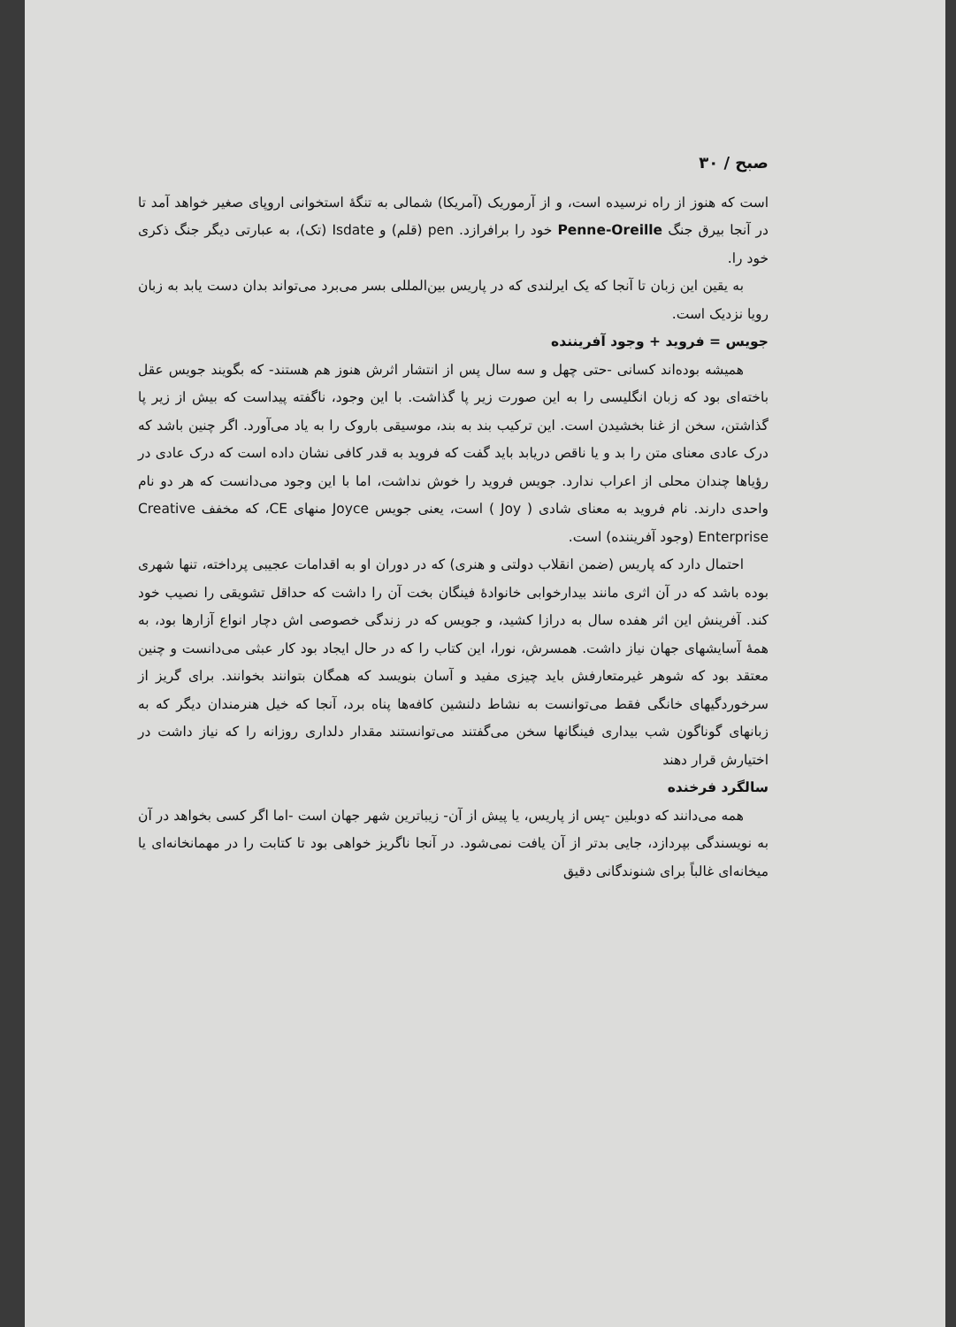صبح / ۳۰
است که هنوز از راه نرسیده است، و از آرموریک (آمریکا) شمالی به تنگهٔ استخوانی اروپای صغیر خواهد آمد تا در آنجا بیرق جنگ Penne-Oreille خود را برافرازد. pen (قلم) و Isdate (تک)، به عبارتی دیگر جنگ ذکری خود را.
به یقین این زبان تا آنجا که یک ایرلندی که در پاریس بین‌المللی بسر می‌برد می‌تواند بدان دست یابد به زبان رویا نزدیک است.
جویس = فروید + وجود آفریننده
همیشه بوده‌اند کسانی -حتی چهل و سه سال پس از انتشار اثرش هنوز هم هستند- که بگویند جویس عقل باخته‌ای بود که زبان انگلیسی را به این صورت زیر پا گذاشت. با این وجود، ناگفته پیداست که بیش از زیر پا گذاشتن، سخن از غنا بخشیدن است. این ترکیب بند به بند، موسیقی باروک را به یاد می‌آورد. اگر چنین باشد که درک عادی معنای متن را بد و یا ناقص دریابد باید گفت که فروید به قدر کافی نشان داده است که درک عادی در رؤیاها چندان محلی از اعراب ندارد. جویس فروید را خوش نداشت، اما با این وجود می‌دانست که هر دو نام واحدی دارند. نام فروید به معنای شادی ( Joy ) است، یعنی جویس Joyce منهای CE، که مخفف Creative Enterprise (وجود آفریننده) است.
احتمال دارد که پاریس (ضمن انقلاب دولتی و هنری) که در دوران او به اقدامات عجیبی پرداخته، تنها شهری بوده باشد که در آن اثری مانند بیدارخوابی خانوادهٔ فینگان بخت آن را داشت که حداقل تشویقی را نصیب خود کند. آفرینش این اثر هفده سال به درازا کشید، و جویس که در زندگی خصوصی اش دچار انواع آزارها بود، به همهٔ آسایشهای جهان نیاز داشت. همسرش، نورا، این کتاب را که در حال ایجاد بود کار عبثی می‌دانست و چنین معتقد بود که شوهر غیرمتعارفش باید چیزی مفید و آسان بنویسد که همگان بتوانند بخوانند. برای گریز از سرخوردگیهای خانگی فقط می‌توانست به نشاط دلنشین کافه‌ها پناه برد، آنجا که خیل هنرمندان دیگر که به زبانهای گوناگون شب بیداری فینگانها سخن می‌گفتند می‌توانستند مقدار دلداری روزانه را که نیاز داشت در اختیارش قرار دهند
سالگرد فرخنده
همه می‌دانند که دوبلین -پس از پاریس، یا پیش از آن- زیباترین شهر جهان است -اما اگر کسی بخواهد در آن به نویسندگی بپردازد، جایی بدتر از آن یافت نمی‌شود. در آنجا ناگریز خواهی بود تا کتابت را در مهمانخانه‌ای یا میخانه‌ای غالباً برای شنوندگانی دقیق